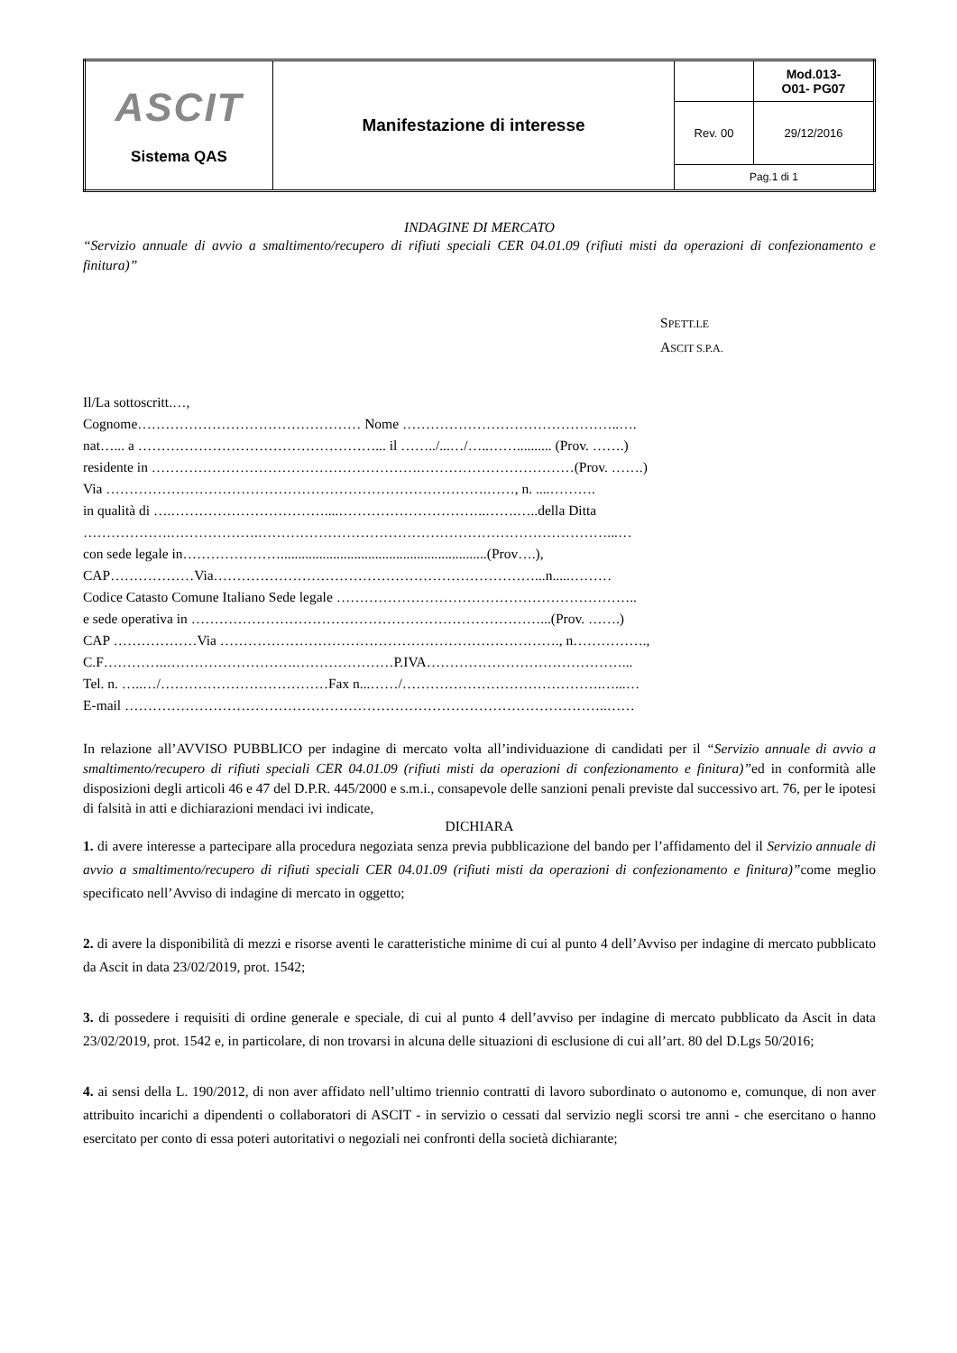| ASCIT Sistema QAS | Manifestazione di interesse | | Mod.013- O01- PG07 |
| | | Rev. 00 | 29/12/2016 |
| | | Pag.1 di 1 | |
INDAGINE DI MERCATO
“Servizio annuale di avvio a smaltimento/recupero di rifiuti speciali CER 04.01.09 (rifiuti misti da operazioni di confezionamento e finitura)”
SPETT.LE
ASCIT S.P.A.
Il/La sottoscritt.…,
Cognome………………………………………… Nome ………………………………………..….
nat…... a ……………………………………………... il ……../...…/…..…….......... (Prov. …….)
residente in ………………………………………………….……………………………(Prov. …….)
Via ……………………………………………………………………….……, n. ....……….
in qualità di ….……………………………....…………………………..…….…..della Ditta
……………….……………….…………………………………………………………………...…
con sede legale in…………………...........................................................(Prov….),
CAP………………Via……………………………………………………………...n.....………
Codice Catasto Comune Italiano Sede legale ………………………………………………………..
e sede operativa in …………………………………………………………………...(Prov. …….)
CAP ………………Via ………………………………………………………………., n…………….,
C.F…………..……………………….…………………P.IVA……………………………………...
Tel. n. …..…/………………………………Fax n...……/…………………………………….…...…
E-mail …………………………………………………………………………………………..……
In relazione all’AVVISO PUBBLICO per indagine di mercato volta all’individuazione di candidati per il “Servizio annuale di avvio a smaltimento/recupero di rifiuti speciali CER 04.01.09 (rifiuti misti da operazioni di confezionamento e finitura)”ed in conformità alle disposizioni degli articoli 46 e 47 del D.P.R. 445/2000 e s.m.i., consapevole delle sanzioni penali previste dal successivo art. 76, per le ipotesi di falsità in atti e dichiarazioni mendaci ivi indicate,
DICHIARA
1. di avere interesse a partecipare alla procedura negoziata senza previa pubblicazione del bando per l’affidamento del il Servizio annuale di avvio a smaltimento/recupero di rifiuti speciali CER 04.01.09 (rifiuti misti da operazioni di confezionamento e finitura)”come meglio specificato nell’Avviso di indagine di mercato in oggetto;
2. di avere la disponibilità di mezzi e risorse aventi le caratteristiche minime di cui al punto 4 dell’Avviso per indagine di mercato pubblicato da Ascit in data 23/02/2019, prot. 1542;
3. di possedere i requisiti di ordine generale e speciale, di cui al punto 4 dell’avviso per indagine di mercato pubblicato da Ascit in data 23/02/2019, prot. 1542 e, in particolare, di non trovarsi in alcuna delle situazioni di esclusione di cui all’art. 80 del D.Lgs 50/2016;
4. ai sensi della L. 190/2012, di non aver affidato nell’ultimo triennio contratti di lavoro subordinato o autonomo e, comunque, di non aver attribuito incarichi a dipendenti o collaboratori di ASCIT - in servizio o cessati dal servizio negli scorsi tre anni - che esercitano o hanno esercitato per conto di essa poteri autoritativi o negoziali nei confronti della società dichiarante;